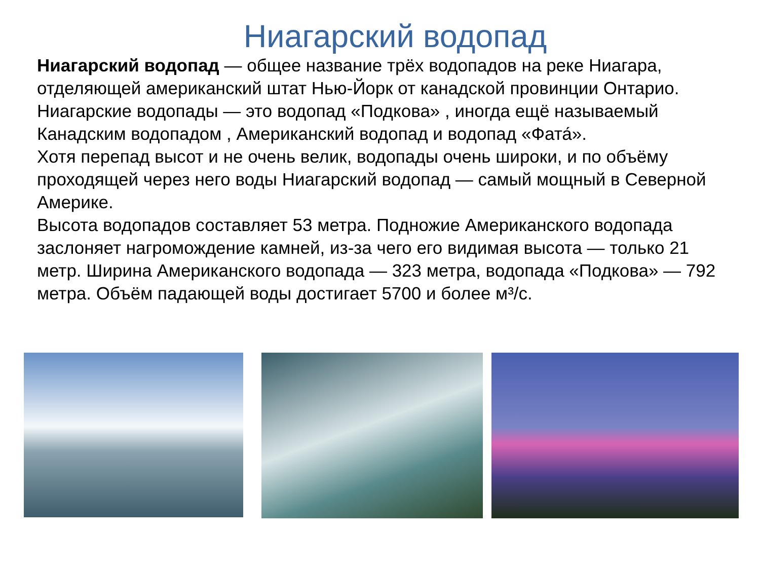Ниагарский водопад
Ниагарский водопад — общее название трёх водопадов на реке Ниагара, отделяющей американский штат Нью-Йорк от канадской провинции Онтарио. Ниагарские водопады — это водопад «Подкова» , иногда ещё называемый Канадским водопадом , Американский водопад и водопад «Фата́».
Хотя перепад высот и не очень велик, водопады очень широки, и по объёму проходящей через него воды Ниагарский водопад — самый мощный в Северной Америке.
Высота водопадов составляет 53 метра. Подножие Американского водопада заслоняет нагромождение камней, из-за чего его видимая высота — только 21 метр. Ширина Американского водопада — 323 метра, водопада «Подкова» — 792 метра. Объём падающей воды достигает 5700 и более м³/с.